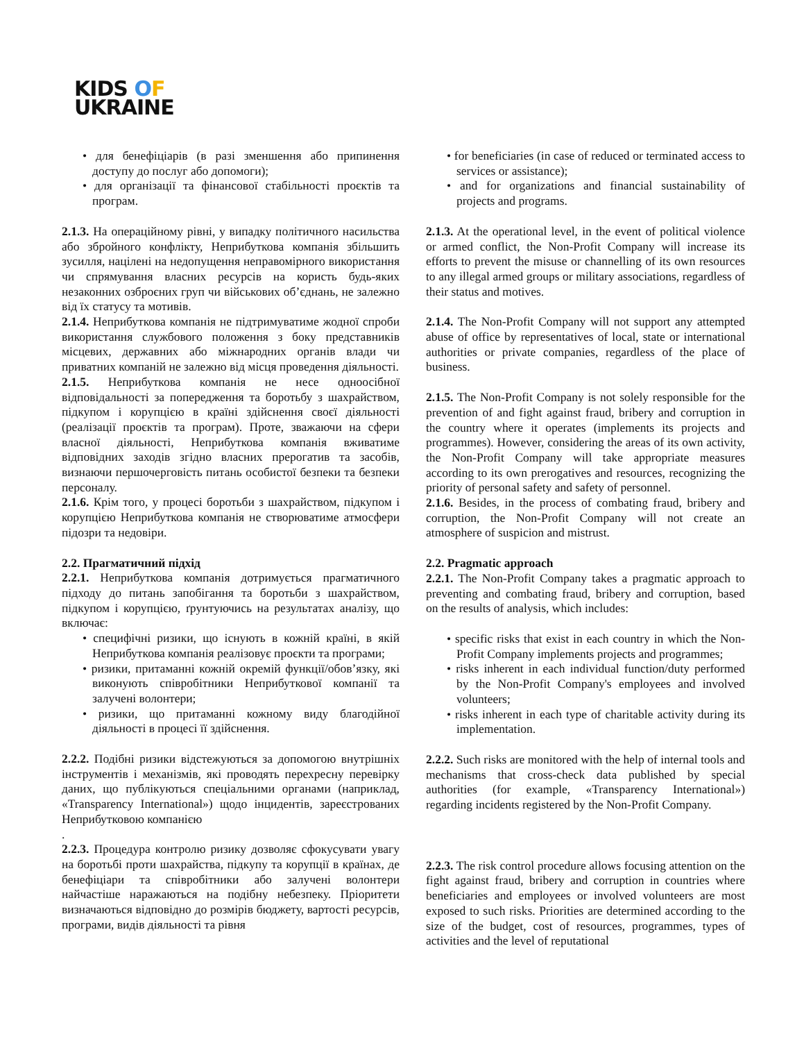KIDS OF
UKRAINE
• для бенефіціарів (в разі зменшення або припинення доступу до послуг або допомоги);
• для організації та фінансової стабільності проєктів та програм.
2.1.3. На операційному рівні, у випадку політичного насильства або збройного конфлікту, Неприбуткова компанія збільшить зусилля, націлені на недопущення неправомірного використання чи спрямування власних ресурсів на користь будь-яких незаконних озброєних груп чи військових об’єднань, не залежно від їх статусу та мотивів.
2.1.4. Неприбуткова компанія не підтримуватиме жодної спроби використання службового положення з боку представників місцевих, державних або міжнародних органів влади чи приватних компаній не залежно від місця проведення діяльності.
2.1.5. Неприбуткова компанія не несе одноосібної відповідальності за попередження та боротьбу з шахрайством, підкупом і корупцією в країні здійснення своєї діяльності (реалізації проєктів та програм). Проте, зважаючи на сфери власної діяльності, Неприбуткова компанія вживатиме відповідних заходів згідно власних прерогатив та засобів, визнаючи першочерговість питань особистої безпеки та безпеки персоналу.
2.1.6. Крім того, у процесі боротьби з шахрайством, підкупом і корупцією Неприбуткова компанія не створюватиме атмосфери підозри та недовіри.
2.2. Прагматичний підхід
2.2.1. Неприбуткова компанія дотримується прагматичного підходу до питань запобігання та боротьби з шахрайством, підкупом і корупцією, ґрунтуючись на результатах аналізу, що включає:
• специфічні ризики, що існують в кожній країні, в якій Неприбуткова компанія реалізовує проєкти та програми;
• ризики, притаманні кожній окремій функції/обов’язку, які виконують співробітники Неприбуткової компанії та залучені волонтери;
• ризики, що притаманні кожному виду благодійної діяльності в процесі її здійснення.
2.2.2. Подібні ризики відстежуються за допомогою внутрішніх інструментів і механізмів, які проводять перехресну перевірку даних, що публікуються спеціальними органами (наприклад, «Transparency International») щодо інцидентів, зареєстрованих Неприбутковою компанією
.
2.2.3. Процедура контролю ризику дозволяє сфокусувати увагу на боротьбі проти шахрайства, підкупу та корупції в країнах, де бенефіціари та співробітники або залучені волонтери найчастіше наражаються на подібну небезпеку. Пріоритети визначаються відповідно до розмірів бюджету, вартості ресурсів, програми, видів діяльності та рівня
• for beneficiaries (in case of reduced or terminated access to services or assistance);
• and for organizations and financial sustainability of projects and programs.
2.1.3. At the operational level, in the event of political violence or armed conflict, the Non-Profit Company will increase its efforts to prevent the misuse or channelling of its own resources to any illegal armed groups or military associations, regardless of their status and motives.
2.1.4. The Non-Profit Company will not support any attempted abuse of office by representatives of local, state or international authorities or private companies, regardless of the place of business.
2.1.5. The Non-Profit Company is not solely responsible for the prevention of and fight against fraud, bribery and corruption in the country where it operates (implements its projects and programmes). However, considering the areas of its own activity, the Non-Profit Company will take appropriate measures according to its own prerogatives and resources, recognizing the priority of personal safety and safety of personnel.
2.1.6. Besides, in the process of combating fraud, bribery and corruption, the Non-Profit Company will not create an atmosphere of suspicion and mistrust.
2.2. Pragmatic approach
2.2.1. The Non-Profit Company takes a pragmatic approach to preventing and combating fraud, bribery and corruption, based on the results of analysis, which includes:
• specific risks that exist in each country in which the Non-Profit Company implements projects and programmes;
• risks inherent in each individual function/duty performed by the Non-Profit Company's employees and involved volunteers;
• risks inherent in each type of charitable activity during its implementation.
2.2.2. Such risks are monitored with the help of internal tools and mechanisms that cross-check data published by special authorities (for example, «Transparency International») regarding incidents registered by the Non-Profit Company.
2.2.3. The risk control procedure allows focusing attention on the fight against fraud, bribery and corruption in countries where beneficiaries and employees or involved volunteers are most exposed to such risks. Priorities are determined according to the size of the budget, cost of resources, programmes, types of activities and the level of reputational